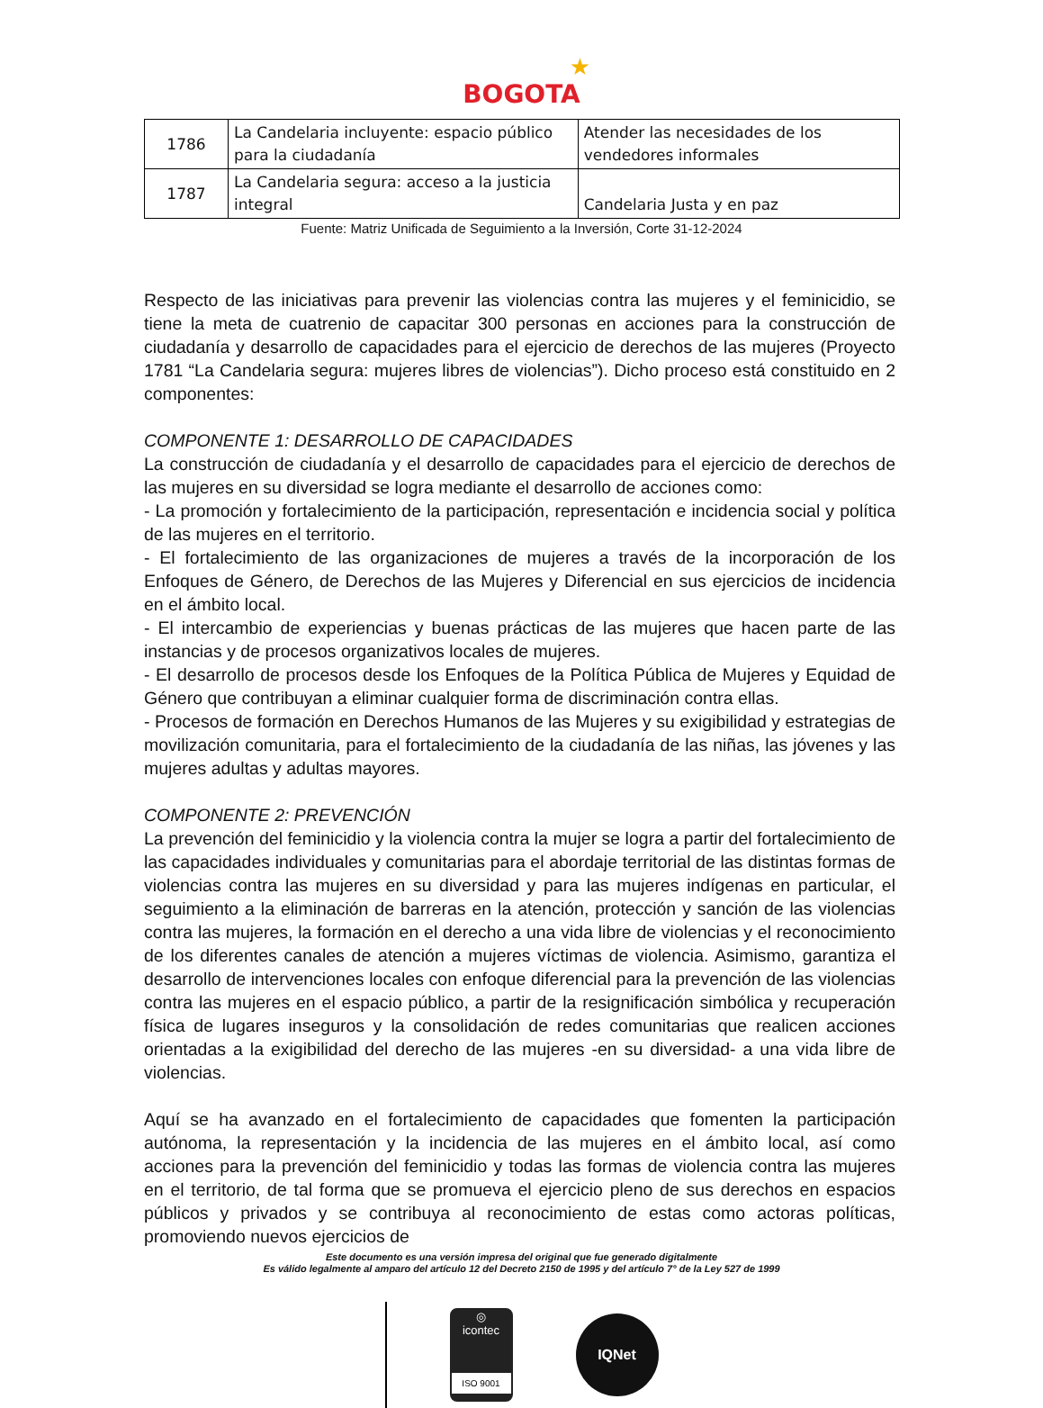★
BOGOTA
| 1786 | La Candelaria incluyente: espacio público para la ciudadanía | Atender las necesidades de los vendedores informales |
| 1787 | La Candelaria segura: acceso a la justicia integral | Candelaria Justa y en paz |
Fuente: Matriz Unificada de Seguimiento a la Inversión, Corte 31-12-2024
Respecto de las iniciativas para prevenir las violencias contra las mujeres y el feminicidio, se tiene la meta de cuatrenio de capacitar 300 personas en acciones para la construcción de ciudadanía y desarrollo de capacidades para el ejercicio de derechos de las mujeres (Proyecto 1781 “La Candelaria segura: mujeres libres de violencias”). Dicho proceso está constituido en 2 componentes:
COMPONENTE 1: DESARROLLO DE CAPACIDADES
La construcción de ciudadanía y el desarrollo de capacidades para el ejercicio de derechos de las mujeres en su diversidad se logra mediante el desarrollo de acciones como:
- La promoción y fortalecimiento de la participación, representación e incidencia social y política de las mujeres en el territorio.
- El fortalecimiento de las organizaciones de mujeres a través de la incorporación de los Enfoques de Género, de Derechos de las Mujeres y Diferencial en sus ejercicios de incidencia en el ámbito local.
- El intercambio de experiencias y buenas prácticas de las mujeres que hacen parte de las instancias y de procesos organizativos locales de mujeres.
- El desarrollo de procesos desde los Enfoques de la Política Pública de Mujeres y Equidad de Género que contribuyan a eliminar cualquier forma de discriminación contra ellas.
- Procesos de formación en Derechos Humanos de las Mujeres y su exigibilidad y estrategias de movilización comunitaria, para el fortalecimiento de la ciudadanía de las niñas, las jóvenes y las mujeres adultas y adultas mayores.
COMPONENTE 2: PREVENCIÓN
La prevención del feminicidio y la violencia contra la mujer se logra a partir del fortalecimiento de las capacidades individuales y comunitarias para el abordaje territorial de las distintas formas de violencias contra las mujeres en su diversidad y para las mujeres indígenas en particular, el seguimiento a la eliminación de barreras en la atención, protección y sanción de las violencias contra las mujeres, la formación en el derecho a una vida libre de violencias y el reconocimiento de los diferentes canales de atención a mujeres víctimas de violencia. Asimismo, garantiza el desarrollo de intervenciones locales con enfoque diferencial para la prevención de las violencias contra las mujeres en el espacio público, a partir de la resignificación simbólica y recuperación física de lugares inseguros y la consolidación de redes comunitarias que realicen acciones orientadas a la exigibilidad del derecho de las mujeres -en su diversidad- a una vida libre de violencias.
Aquí se ha avanzado en el fortalecimiento de capacidades que fomenten la participación autónoma, la representación y la incidencia de las mujeres en el ámbito local, así como acciones para la prevención del feminicidio y todas las formas de violencia contra las mujeres en el territorio, de tal forma que se promueva el ejercicio pleno de sus derechos en espacios públicos y privados y se contribuya al reconocimiento de estas como actoras políticas, promoviendo nuevos ejercicios de
Este documento es una versión impresa del original que fue generado digitalmente
Es válido legalmente al amparo del artículo 12 del Decreto 2150 de 1995 y del artículo 7° de la Ley 527 de 1999
◎
icontec
ISO 9001
IQNet